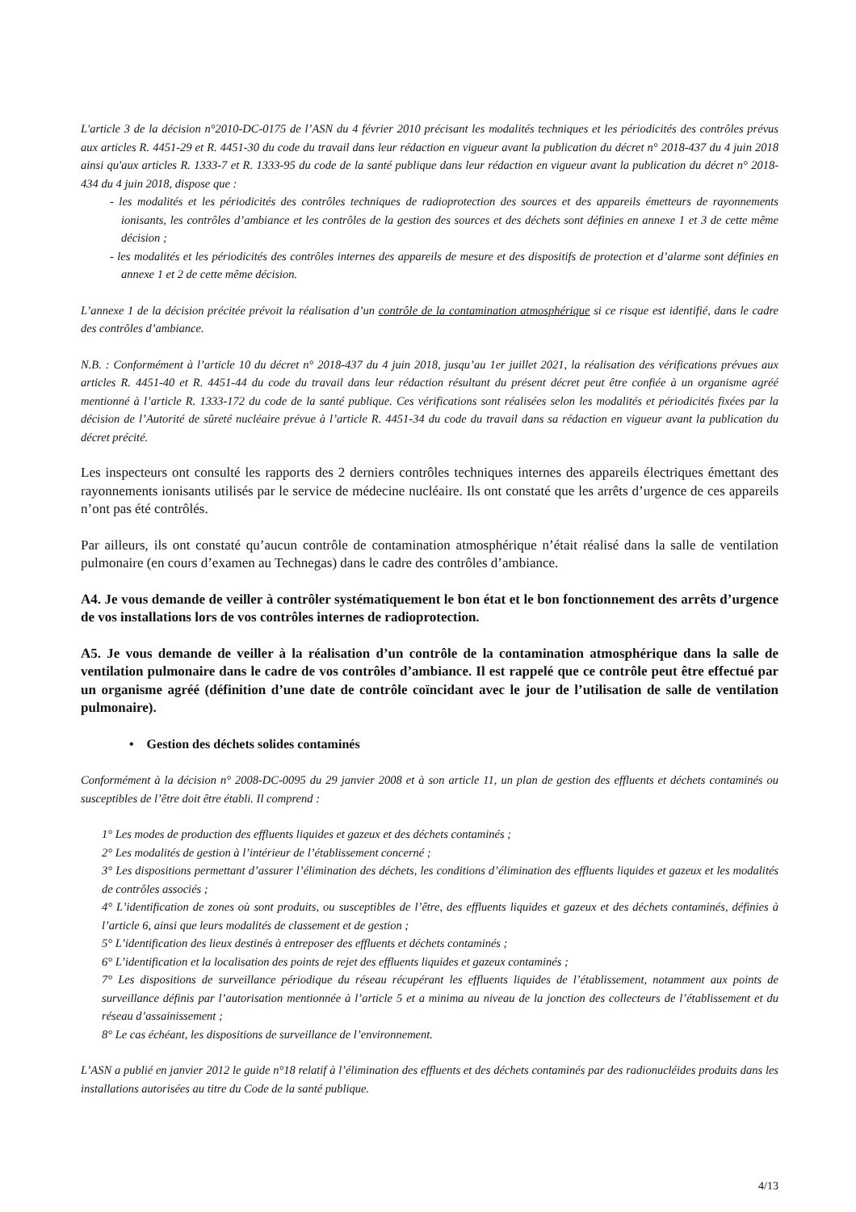L'article 3 de la décision n°2010-DC-0175 de l’ASN du 4 février 2010 précisant les modalités techniques et les périodicités des contrôles prévus aux articles R. 4451-29 et R. 4451-30 du code du travail dans leur rédaction en vigueur avant la publication du décret n° 2018-437 du 4 juin 2018 ainsi qu'aux articles R. 1333-7 et R. 1333-95 du code de la santé publique dans leur rédaction en vigueur avant la publication du décret n° 2018-434 du 4 juin 2018, dispose que :
- les modalités et les périodicités des contrôles techniques de radioprotection des sources et des appareils émetteurs de rayonnements ionisants, les contrôles d’ambiance et les contrôles de la gestion des sources et des déchets sont définies en annexe 1 et 3 de cette même décision ;
- les modalités et les périodicités des contrôles internes des appareils de mesure et des dispositifs de protection et d’alarme sont définies en annexe 1 et 2 de cette même décision.
L’annexe 1 de la décision précitée prévoit la réalisation d’un contrôle de la contamination atmosphérique si ce risque est identifié, dans le cadre des contrôles d’ambiance.
N.B. : Conformément à l’article 10 du décret n° 2018-437 du 4 juin 2018, jusqu’au 1er juillet 2021, la réalisation des vérifications prévues aux articles R. 4451-40 et R. 4451-44 du code du travail dans leur rédaction résultant du présent décret peut être confiée à un organisme agréé mentionné à l’article R. 1333-172 du code de la santé publique. Ces vérifications sont réalisées selon les modalités et périodicités fixées par la décision de l’Autorité de sûreté nucléaire prévue à l’article R. 4451-34 du code du travail dans sa rédaction en vigueur avant la publication du décret précité.
Les inspecteurs ont consulté les rapports des 2 derniers contrôles techniques internes des appareils électriques émettant des rayonnements ionisants utilisés par le service de médecine nucléaire. Ils ont constaté que les arrêts d’urgence de ces appareils n’ont pas été contrôlés.
Par ailleurs, ils ont constaté qu’aucun contrôle de contamination atmosphérique n’était réalisé dans la salle de ventilation pulmonaire (en cours d’examen au Technegas) dans le cadre des contrôles d’ambiance.
A4. Je vous demande de veiller à contrôler systématiquement le bon état et le bon fonctionnement des arrêts d’urgence de vos installations lors de vos contrôles internes de radioprotection.
A5. Je vous demande de veiller à la réalisation d’un contrôle de la contamination atmosphérique dans la salle de ventilation pulmonaire dans le cadre de vos contrôles d’ambiance. Il est rappelé que ce contrôle peut être effectué par un organisme agréé (définition d’une date de contrôle coïncidant avec le jour de l’utilisation de salle de ventilation pulmonaire).
• Gestion des déchets solides contaminés
Conformément à la décision n° 2008-DC-0095 du 29 janvier 2008 et à son article 11, un plan de gestion des effluents et déchets contaminés ou susceptibles de l’être doit être établi. Il comprend :
1° Les modes de production des effluents liquides et gazeux et des déchets contaminés ;
2° Les modalités de gestion à l’intérieur de l’établissement concerné ;
3° Les dispositions permettant d’assurer l’élimination des déchets, les conditions d’élimination des effluents liquides et gazeux et les modalités de contrôles associés ;
4° L’identification de zones où sont produits, ou susceptibles de l’être, des effluents liquides et gazeux et des déchets contaminés, définies à l’article 6, ainsi que leurs modalités de classement et de gestion ;
5° L’identification des lieux destinés à entreposer des effluents et déchets contaminés ;
6° L’identification et la localisation des points de rejet des effluents liquides et gazeux contaminés ;
7° Les dispositions de surveillance périodique du réseau récupérant les effluents liquides de l’établissement, notamment aux points de surveillance définis par l’autorisation mentionnée à l’article 5 et a minima au niveau de la jonction des collecteurs de l’établissement et du réseau d’assainissement ;
8° Le cas échéant, les dispositions de surveillance de l’environnement.
L’ASN a publié en janvier 2012 le guide n°18 relatif à l’élimination des effluents et des déchets contaminés par des radionucléides produits dans les installations autorisées au titre du Code de la santé publique.
4/13